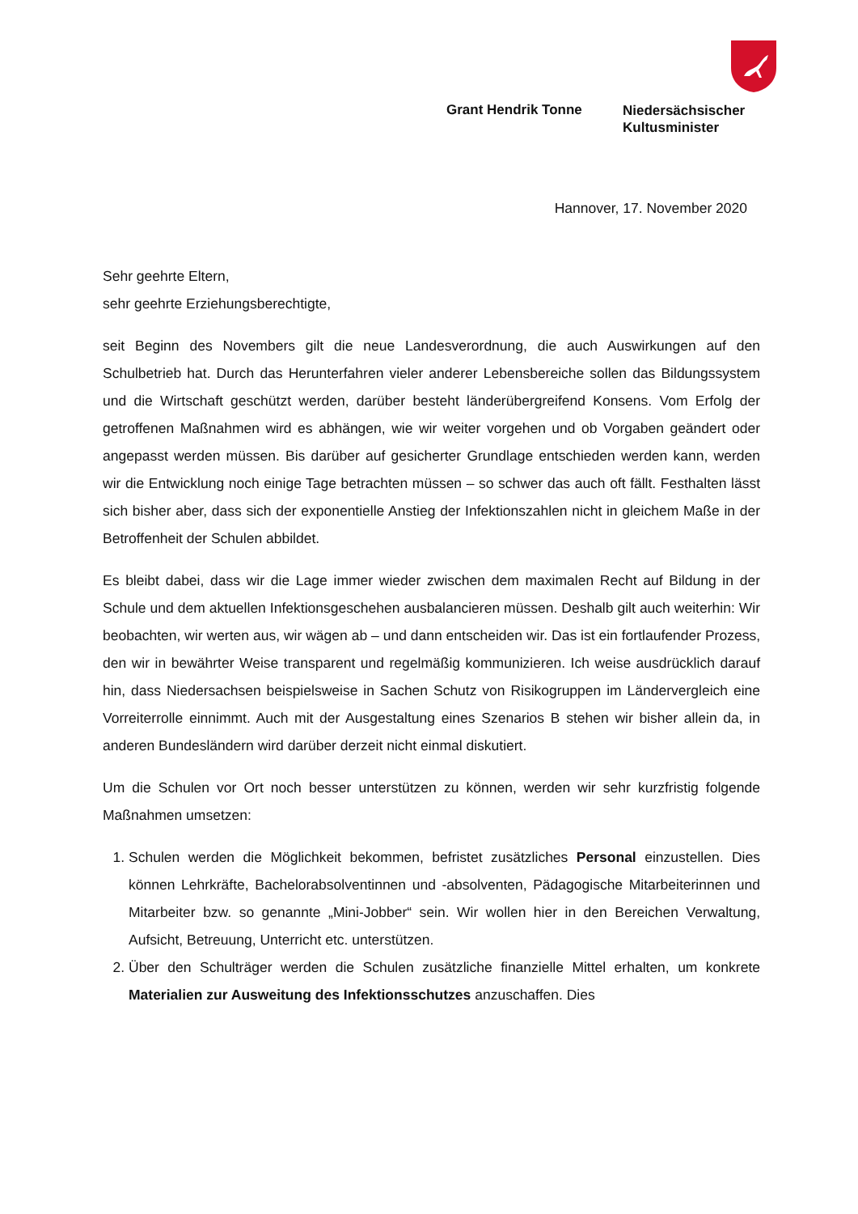Grant Hendrik Tonne
Niedersächsischer
Kultusminister
Hannover, 17. November 2020
Sehr geehrte Eltern,
sehr geehrte Erziehungsberechtigte,
seit Beginn des Novembers gilt die neue Landesverordnung, die auch Auswirkungen auf den Schulbetrieb hat. Durch das Herunterfahren vieler anderer Lebensbereiche sollen das Bildungssystem und die Wirtschaft geschützt werden, darüber besteht länderübergreifend Konsens. Vom Erfolg der getroffenen Maßnahmen wird es abhängen, wie wir weiter vorgehen und ob Vorgaben geändert oder angepasst werden müssen. Bis darüber auf gesicherter Grundlage entschieden werden kann, werden wir die Entwicklung noch einige Tage betrachten müssen – so schwer das auch oft fällt. Festhalten lässt sich bisher aber, dass sich der exponentielle Anstieg der Infektionszahlen nicht in gleichem Maße in der Betroffenheit der Schulen abbildet.
Es bleibt dabei, dass wir die Lage immer wieder zwischen dem maximalen Recht auf Bildung in der Schule und dem aktuellen Infektionsgeschehen ausbalancieren müssen. Deshalb gilt auch weiterhin: Wir beobachten, wir werten aus, wir wägen ab – und dann entscheiden wir. Das ist ein fortlaufender Prozess, den wir in bewährter Weise transparent und regelmäßig kommunizieren. Ich weise ausdrücklich darauf hin, dass Niedersachsen beispielsweise in Sachen Schutz von Risikogruppen im Ländervergleich eine Vorreiterrolle einnimmt. Auch mit der Ausgestaltung eines Szenarios B stehen wir bisher allein da, in anderen Bundesländern wird darüber derzeit nicht einmal diskutiert.
Um die Schulen vor Ort noch besser unterstützen zu können, werden wir sehr kurzfristig folgende Maßnahmen umsetzen:
1. Schulen werden die Möglichkeit bekommen, befristet zusätzliches Personal einzustellen. Dies können Lehrkräfte, Bachelorabsolventinnen und -absolventen, Pädagogische Mitarbeiterinnen und Mitarbeiter bzw. so genannte „Mini-Jobber“ sein. Wir wollen hier in den Bereichen Verwaltung, Aufsicht, Betreuung, Unterricht etc. unterstützen.
2. Über den Schulträger werden die Schulen zusätzliche finanzielle Mittel erhalten, um konkrete Materialien zur Ausweitung des Infektionsschutzes anzuschaffen. Dies